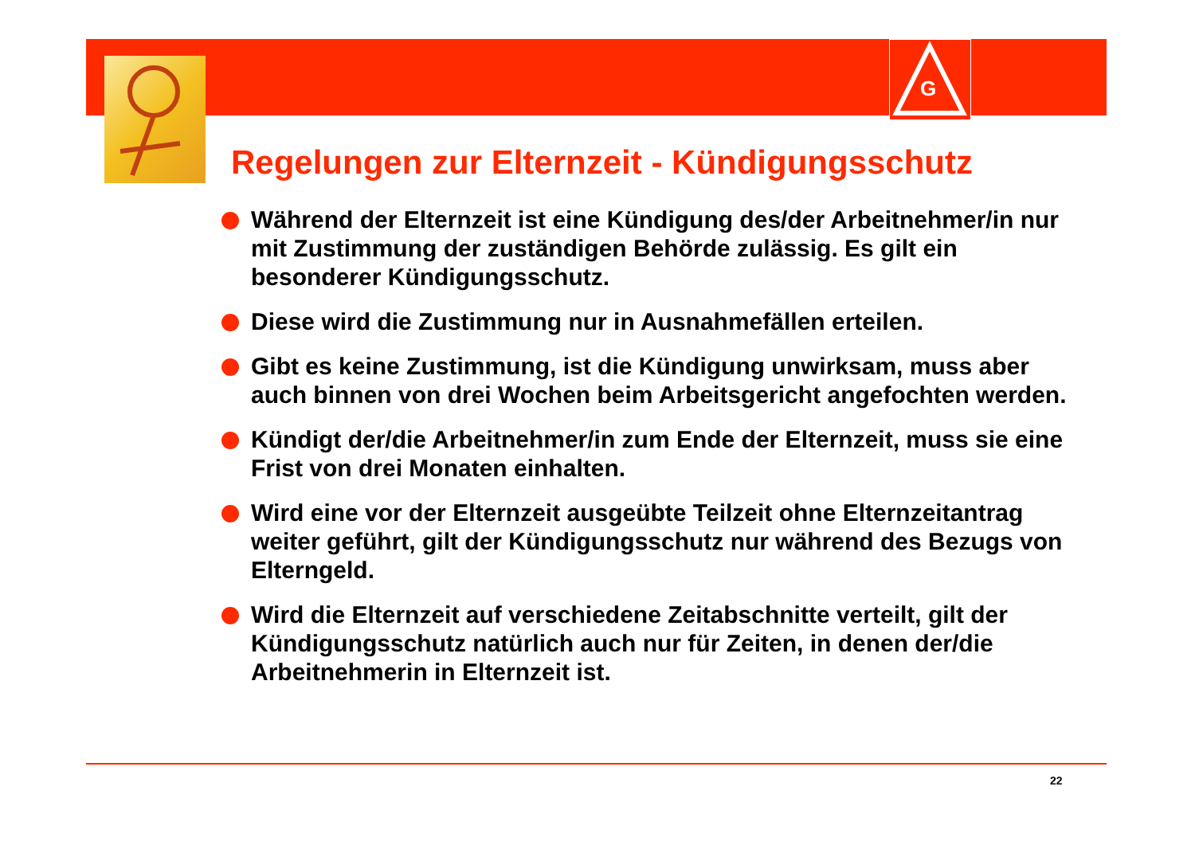G
Regelungen zur Elternzeit - Kündigungsschutz
Während der Elternzeit ist eine Kündigung des/der Arbeitnehmer/in nur mit Zustimmung der zuständigen Behörde zulässig. Es gilt ein besonderer Kündigungsschutz.
Diese wird die Zustimmung nur in Ausnahmefällen erteilen.
Gibt es keine Zustimmung, ist die Kündigung unwirksam, muss aber auch binnen von drei Wochen beim Arbeitsgericht angefochten werden.
Kündigt der/die Arbeitnehmer/in zum Ende der Elternzeit, muss sie eine Frist von drei Monaten einhalten.
Wird eine vor der Elternzeit ausgeübte Teilzeit ohne Elternzeitantrag weiter geführt, gilt der Kündigungsschutz nur während des Bezugs von Elterngeld.
Wird die Elternzeit auf verschiedene Zeitabschnitte verteilt, gilt der Kündigungsschutz natürlich auch nur für Zeiten, in denen der/die Arbeitnehmerin in Elternzeit ist.
22